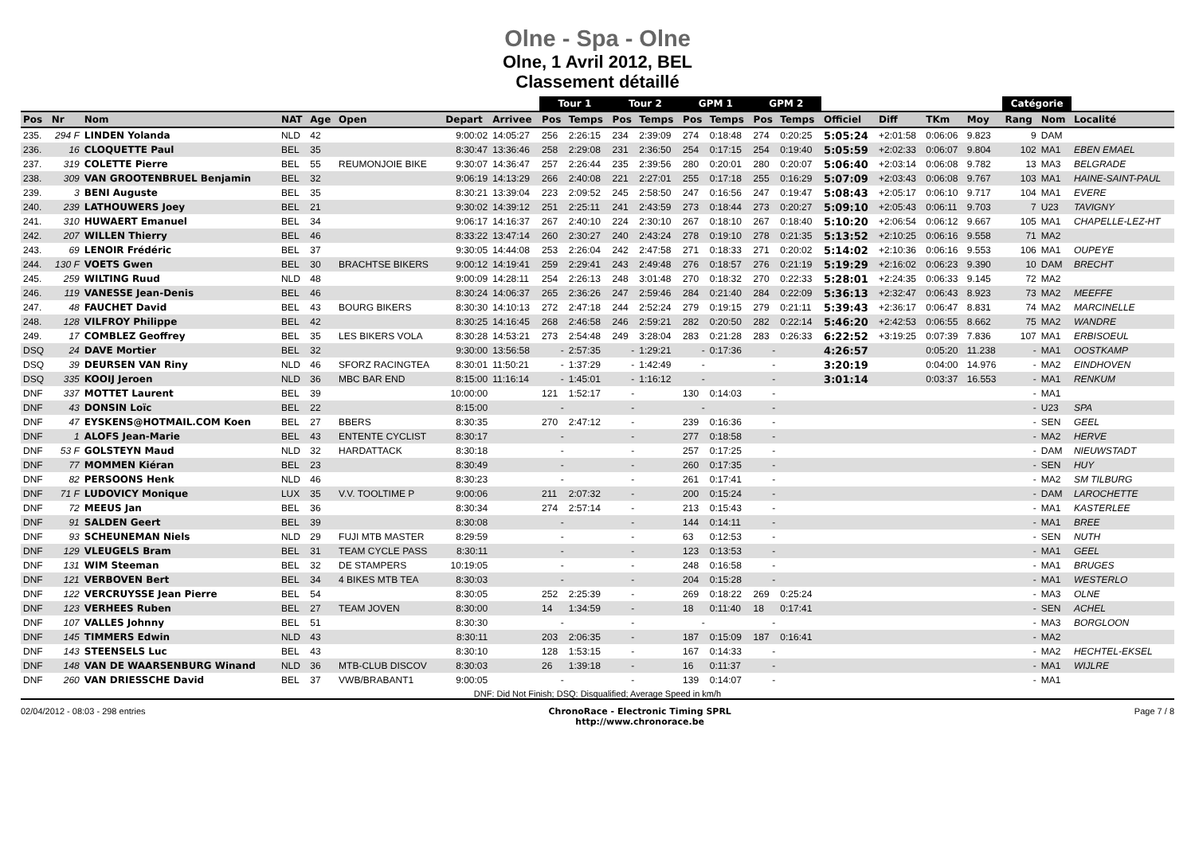Olne - Spa - Olne
Olne, 1 Avril 2012, BEL
Classement détaillé
| | | | | | | | | Tour 1 | | Tour 2 | | GPM 1 | | GPM 2 | | | | | | Catégorie | | |
| --- | --- | --- | --- | --- | --- | --- | --- | --- | --- | --- | --- | --- | --- | --- | --- | --- | --- | --- | --- | --- | --- | --- |
| Pos | Nr | Nom | NAT | Age | Open | Depart | Arrivee | Pos | Temps | Pos | Temps | Pos | Temps | Pos | Temps | Officiel | Diff | TKm | Moy | Rang | Nom | Localité |
| 235. | 294 F | LINDEN Yolanda | NLD | 42 | | 9:00:02 | 14:05:27 | 256 | 2:26:15 | 234 | 2:39:09 | 274 | 0:18:48 | 274 | 0:20:25 | 5:05:24 | +2:01:58 | 0:06:06 | 9.823 | 9 | DAM | |
| 236. | 16 | CLOQUETTE Paul | BEL | 35 | | 8:30:47 | 13:36:46 | 258 | 2:29:08 | 231 | 2:36:50 | 254 | 0:17:15 | 254 | 0:19:40 | 5:05:59 | +2:02:33 | 0:06:07 | 9.804 | 102 | MA1 | EBEN EMAEL |
| 237. | 319 | COLETTE Pierre | BEL | 55 | REUMONJOIE BIKE | 9:30:07 | 14:36:47 | 257 | 2:26:44 | 235 | 2:39:56 | 280 | 0:20:01 | 280 | 0:20:07 | 5:06:40 | +2:03:14 | 0:06:08 | 9.782 | 13 | MA3 | BELGRADE |
| 238. | 309 | VAN GROOTENBRUEL Benjamin | BEL | 32 | | 9:06:19 | 14:13:29 | 266 | 2:40:08 | 221 | 2:27:01 | 255 | 0:17:18 | 255 | 0:16:29 | 5:07:09 | +2:03:43 | 0:06:08 | 9.767 | 103 | MA1 | HAINE-SAINT-PAUL |
| 239. | 3 | BENI Auguste | BEL | 35 | | 8:30:21 | 13:39:04 | 223 | 2:09:52 | 245 | 2:58:50 | 247 | 0:16:56 | 247 | 0:19:47 | 5:08:43 | +2:05:17 | 0:06:10 | 9.717 | 104 | MA1 | EVERE |
| 240. | 239 | LATHOUWERS Joey | BEL | 21 | | 9:30:02 | 14:39:12 | 251 | 2:25:11 | 241 | 2:43:59 | 273 | 0:18:44 | 273 | 0:20:27 | 5:09:10 | +2:05:43 | 0:06:11 | 9.703 | 7 | U23 | TAVIGNY |
| 241. | 310 | HUWAERT Emanuel | BEL | 34 | | 9:06:17 | 14:16:37 | 267 | 2:40:10 | 224 | 2:30:10 | 267 | 0:18:10 | 267 | 0:18:40 | 5:10:20 | +2:06:54 | 0:06:12 | 9.667 | 105 | MA1 | CHAPELLE-LEZ-HT |
| 242. | 207 | WILLEN Thierry | BEL | 46 | | 8:33:22 | 13:47:14 | 260 | 2:30:27 | 240 | 2:43:24 | 278 | 0:19:10 | 278 | 0:21:35 | 5:13:52 | +2:10:25 | 0:06:16 | 9.558 | 71 | MA2 | |
| 243. | 69 | LENOIR Frédéric | BEL | 37 | | 9:30:05 | 14:44:08 | 253 | 2:26:04 | 242 | 2:47:58 | 271 | 0:18:33 | 271 | 0:20:02 | 5:14:02 | +2:10:36 | 0:06:16 | 9.553 | 106 | MA1 | OUPEYE |
| 244. | 130 F | VOETS Gwen | BEL | 30 | BRACHTSE BIKERS | 9:00:12 | 14:19:41 | 259 | 2:29:41 | 243 | 2:49:48 | 276 | 0:18:57 | 276 | 0:21:19 | 5:19:29 | +2:16:02 | 0:06:23 | 9.390 | 10 | DAM | BRECHT |
| 245. | 259 | WILTING Ruud | NLD | 48 | | 9:00:09 | 14:28:11 | 254 | 2:26:13 | 248 | 3:01:48 | 270 | 0:18:32 | 270 | 0:22:33 | 5:28:01 | +2:24:35 | 0:06:33 | 9.145 | 72 | MA2 | |
| 246. | 119 | VANESSE Jean-Denis | BEL | 46 | | 8:30:24 | 14:06:37 | 265 | 2:36:26 | 247 | 2:59:46 | 284 | 0:21:40 | 284 | 0:22:09 | 5:36:13 | +2:32:47 | 0:06:43 | 8.923 | 73 | MA2 | MEEFFE |
| 247. | 48 | FAUCHET David | BEL | 43 | BOURG BIKERS | 8:30:30 | 14:10:13 | 272 | 2:47:18 | 244 | 2:52:24 | 279 | 0:19:15 | 279 | 0:21:11 | 5:39:43 | +2:36:17 | 0:06:47 | 8.831 | 74 | MA2 | MARCINELLE |
| 248. | 128 | VILFROY Philippe | BEL | 42 | | 8:30:25 | 14:16:45 | 268 | 2:46:58 | 246 | 2:59:21 | 282 | 0:20:50 | 282 | 0:22:14 | 5:46:20 | +2:42:53 | 0:06:55 | 8.662 | 75 | MA2 | WANDRE |
| 249. | 17 | COMBLEZ Geoffrey | BEL | 35 | LES BIKERS VOLA | 8:30:28 | 14:53:21 | 273 | 2:54:48 | 249 | 3:28:04 | 283 | 0:21:28 | 283 | 0:26:33 | 6:22:52 | +3:19:25 | 0:07:39 | 7.836 | 107 | MA1 | ERBISOEUL |
| DSQ | 24 | DAVE Mortier | BEL | 32 | | 9:30:00 | 13:56:58 | - | 2:57:35 | - | 1:29:21 | - | 0:17:36 | - | | 4:26:57 | | 0:05:20 | 11.238 | - | MA1 | OOSTKAMP |
| DSQ | 39 | DEURSEN VAN Riny | NLD | 46 | SFORZ RACINGTEA | 8:30:01 | 11:50:21 | - | 1:37:29 | - | 1:42:49 | - | | - | | 3:20:19 | | 0:04:00 | 14.976 | - | MA2 | EINDHOVEN |
| DSQ | 335 | KOOIJ Jeroen | NLD | 36 | MBC BAR END | 8:15:00 | 11:16:14 | - | 1:45:01 | - | 1:16:12 | - | | - | | 3:01:14 | | 0:03:37 | 16.553 | - | MA1 | RENKUM |
| DNF | 337 | MOTTET Laurent | BEL | 39 | | 10:00:00 | | 121 | 1:52:17 | - | | 130 | 0:14:03 | - | | | | | | - | MA1 | |
| DNF | 43 | DONSIN Loïc | BEL | 22 | | 8:15:00 | | - | | - | | - | | - | | | | | | - | U23 | SPA |
| DNF | 47 | EYSKENS@HOTMAIL.COM Koen | BEL | 27 | BBERS | 8:30:35 | | 270 | 2:47:12 | - | | 239 | 0:16:36 | - | | | | | | - | SEN | GEEL |
| DNF | 1 | ALOFS Jean-Marie | BEL | 43 | ENTENTE CYCLIST | 8:30:17 | | - | | - | | 277 | 0:18:58 | - | | | | | | - | MA2 | HERVE |
| DNF | 53 F | GOLSTEYN Maud | NLD | 32 | HARDATTACK | 8:30:18 | | - | | - | | 257 | 0:17:25 | - | | | | | | - | DAM | NIEUWSTADT |
| DNF | 77 | MOMMEN Kiéran | BEL | 23 | | 8:30:49 | | - | | - | | 260 | 0:17:35 | - | | | | | | - | SEN | HUY |
| DNF | 82 | PERSOONS Henk | NLD | 46 | | 8:30:23 | | - | | - | | 261 | 0:17:41 | - | | | | | | - | MA2 | SM TILBURG |
| DNF | 71 F | LUDOVICY Monique | LUX | 35 | V.V. TOOLTIME P | 9:00:06 | | 211 | 2:07:32 | - | | 200 | 0:15:24 | - | | | | | | - | DAM | LAROCHETTE |
| DNF | 72 | MEEUS Jan | BEL | 36 | | 8:30:34 | | 274 | 2:57:14 | - | | 213 | 0:15:43 | - | | | | | | - | MA1 | KASTERLEE |
| DNF | 91 | SALDEN Geert | BEL | 39 | | 8:30:08 | | - | | - | | 144 | 0:14:11 | - | | | | | | - | MA1 | BREE |
| DNF | 93 | SCHEUNEMAN Niels | NLD | 29 | FUJI MTB MASTER | 8:29:59 | | - | | - | | 63 | 0:12:53 | - | | | | | | - | SEN | NUTH |
| DNF | 129 | VLEUGELS Bram | BEL | 31 | TEAM CYCLE PASS | 8:30:11 | | - | | - | | 123 | 0:13:53 | - | | | | | | - | MA1 | GEEL |
| DNF | 131 | WIM Steeman | BEL | 32 | DE STAMPERS | 10:19:05 | | - | | - | | 248 | 0:16:58 | - | | | | | | - | MA1 | BRUGES |
| DNF | 121 | VERBOVEN Bert | BEL | 34 | 4 BIKES MTB TEA | 8:30:03 | | - | | - | | 204 | 0:15:28 | - | | | | | | - | MA1 | WESTERLO |
| DNF | 122 | VERCRUYSSE Jean Pierre | BEL | 54 | | 8:30:05 | | 252 | 2:25:39 | - | | 269 | 0:18:22 | 269 | 0:25:24 | | | | | - | MA3 | OLNE |
| DNF | 123 | VERHEES Ruben | BEL | 27 | TEAM JOVEN | 8:30:00 | | 14 | 1:34:59 | - | | 18 | 0:11:40 | 18 | 0:17:41 | | | | | - | SEN | ACHEL |
| DNF | 107 | VALLES Johnny | BEL | 51 | | 8:30:30 | | - | | - | | - | | - | | | | | | - | MA3 | BORGLOON |
| DNF | 145 | TIMMERS Edwin | NLD | 43 | | 8:30:11 | | 203 | 2:06:35 | - | | 187 | 0:15:09 | 187 | 0:16:41 | | | | | - | MA2 | |
| DNF | 143 | STEENSELS Luc | BEL | 43 | | 8:30:10 | | 128 | 1:53:15 | - | | 167 | 0:14:33 | - | | | | | | - | MA2 | HECHTEL-EKSEL |
| DNF | 148 | VAN DE WAARSENBURG Winand | NLD | 36 | MTB-CLUB DISCOV | 8:30:03 | | 26 | 1:39:18 | - | | 16 | 0:11:37 | - | | | | | | - | MA1 | WIJLRE |
| DNF | 260 | VAN DRIESSCHE David | BEL | 37 | VWB/BRABANT1 | 9:00:05 | | - | | - | | 139 | 0:14:07 | - | | | | | | - | MA1 | |
DNF: Did Not Finish; DSQ: Disqualified; Average Speed in km/h
02/04/2012 - 08:03 - 298 entries ChronoRace - Electronic Timing SPRL
http://www.chronorace.be Page 7 / 8